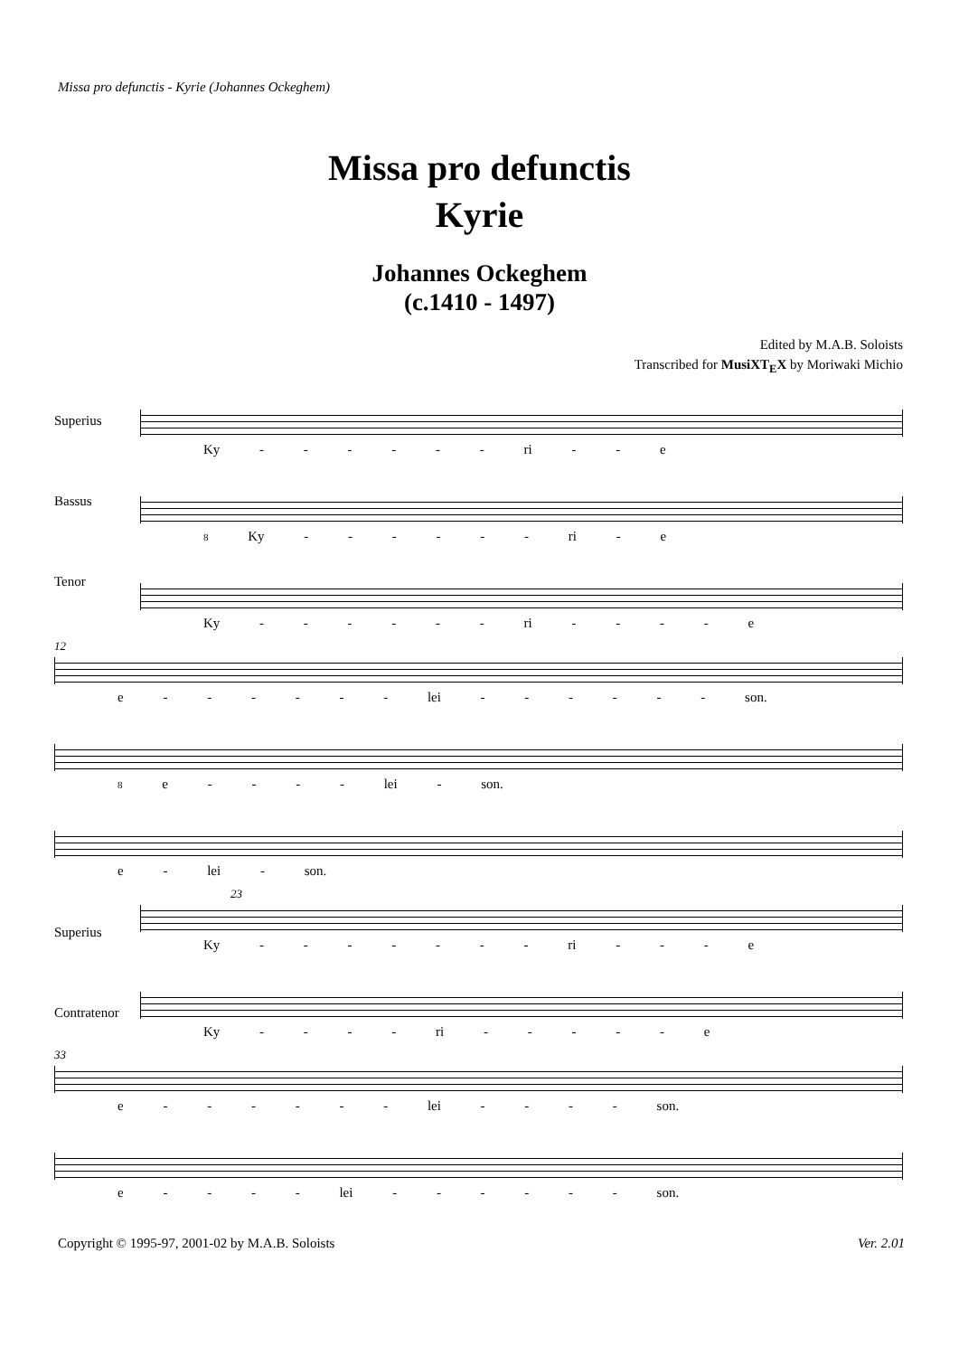Missa pro defunctis - Kyrie (Johannes Ockeghem)
Missa pro defunctis
Kyrie
Johannes Ockeghem
(c.1410 - 1497)
Edited by M.A.B. Soloists
Transcribed for MusiXT<sub>E</sub>X by Moriwaki Michio
Superius
Bassus
Tenor
Ky - - - - - - ri - - e
8 Ky - - - - - - ri - e
Ky - - - - - - ri - - - - e
12
e - - - - - - lei - - - - - - son.
8 e - - - - lei - son.
e - lei - son.
Superius
Contratenor
23
Ky - - - - - - - ri - - - e
Ky - - - - ri - - - - - e
33
e - - - - - - lei - - - - son.
e - - - - lei - - - - - - son.
Copyright © 1995-97, 2001-02 by M.A.B. Soloists Ver. 2.01